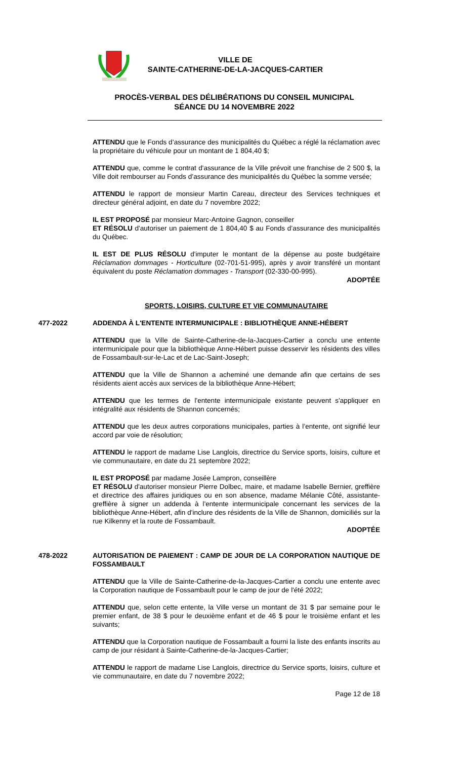VILLE DE
SAINTE-CATHERINE-DE-LA-JACQUES-CARTIER
PROCÈS-VERBAL DES DÉLIBÉRATIONS DU CONSEIL MUNICIPAL
SÉANCE DU 14 NOVEMBRE 2022
ATTENDU que le Fonds d’assurance des municipalités du Québec a réglé la réclamation avec la propriétaire du véhicule pour un montant de 1 804,40 $;
ATTENDU que, comme le contrat d'assurance de la Ville prévoit une franchise de 2 500 $, la Ville doit rembourser au Fonds d’assurance des municipalités du Québec la somme versée;
ATTENDU le rapport de monsieur Martin Careau, directeur des Services techniques et directeur général adjoint, en date du 7 novembre 2022;
IL EST PROPOSÉ par monsieur Marc-Antoine Gagnon, conseiller
ET RÉSOLU d'autoriser un paiement de 1 804,40 $ au Fonds d’assurance des municipalités du Québec.
IL EST DE PLUS RÉSOLU d'imputer le montant de la dépense au poste budgétaire Réclamation dommages - Horticulture (02-701-51-995), après y avoir transféré un montant équivalent du poste Réclamation dommages - Transport (02-330-00-995).
ADOPTÉE
SPORTS, LOISIRS, CULTURE ET VIE COMMUNAUTAIRE
477-2022
ADDENDA À L'ENTENTE INTERMUNICIPALE : BIBLIOTHÈQUE ANNE-HÉBERT
ATTENDU que la Ville de Sainte-Catherine-de-la-Jacques-Cartier a conclu une entente intermunicipale pour que la bibliothèque Anne-Hébert puisse desservir les résidents des villes de Fossambault-sur-le-Lac et de Lac-Saint-Joseph;
ATTENDU que la Ville de Shannon a acheminé une demande afin que certains de ses résidents aient accès aux services de la bibliothèque Anne-Hébert;
ATTENDU que les termes de l'entente intermunicipale existante peuvent s'appliquer en intégralité aux résidents de Shannon concernés;
ATTENDU que les deux autres corporations municipales, parties à l’entente, ont signifié leur accord par voie de résolution;
ATTENDU le rapport de madame Lise Langlois, directrice du Service sports, loisirs, culture et vie communautaire, en date du 21 septembre 2022;
IL EST PROPOSÉ par madame Josée Lampron, conseillère
ET RÉSOLU d'autoriser monsieur Pierre Dolbec, maire, et madame Isabelle Bernier, greffière et directrice des affaires juridiques ou en son absence, madame Mélanie Côté, assistante-greffière à signer un addenda à l'entente intermunicipale concernant les services de la bibliothèque Anne-Hébert, afin d'inclure des résidents de la Ville de Shannon, domiciliés sur la rue Kilkenny et la route de Fossambault.
ADOPTÉE
478-2022
AUTORISATION DE PAIEMENT : CAMP DE JOUR DE LA CORPORATION NAUTIQUE DE FOSSAMBAULT
ATTENDU que la Ville de Sainte-Catherine-de-la-Jacques-Cartier a conclu une entente avec la Corporation nautique de Fossambault pour le camp de jour de l'été 2022;
ATTENDU que, selon cette entente, la Ville verse un montant de 31 $ par semaine pour le premier enfant, de 38 $ pour le deuxième enfant et de 46 $ pour le troisième enfant et les suivants;
ATTENDU que la Corporation nautique de Fossambault a fourni la liste des enfants inscrits au camp de jour résidant à Sainte-Catherine-de-la-Jacques-Cartier;
ATTENDU le rapport de madame Lise Langlois, directrice du Service sports, loisirs, culture et vie communautaire, en date du 7 novembre 2022;
Page 12 de 18